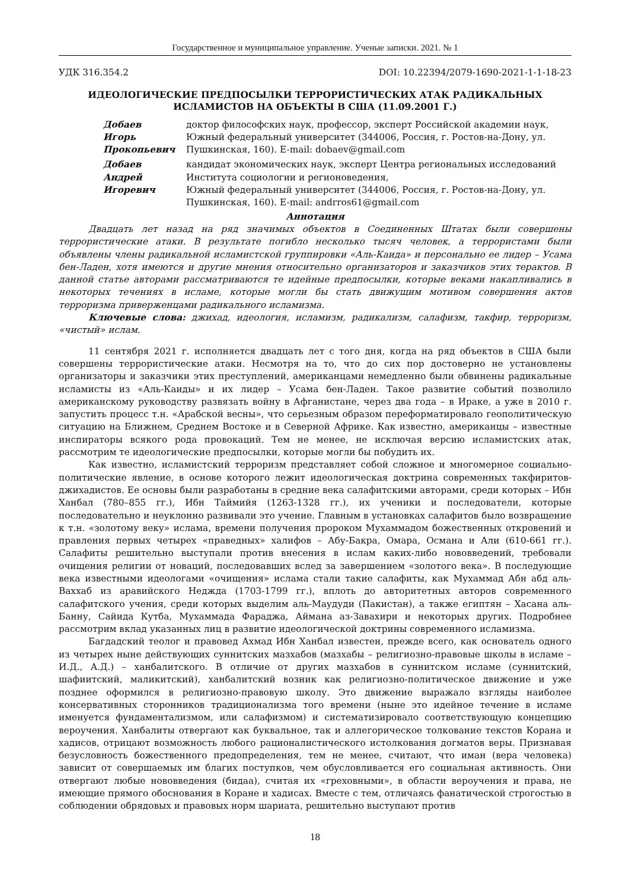Государственное и муниципальное управление. Ученые записки. 2021. № 1
УДК 316.354.2 DOI: 10.22394/2079-1690-2021-1-1-18-23
ИДЕОЛОГИЧЕСКИЕ ПРЕДПОСЫЛКИ ТЕРРОРИСТИЧЕСКИХ АТАК РАДИКАЛЬНЫХ
ИСЛАМИСТОВ НА ОБЪЕКТЫ В США (11.09.2001 Г.)
Добаев
Игорь
Прокопьевич
доктор философских наук, профессор, эксперт Российской академии наук, Южный федеральный университет (344006, Россия, г. Ростов-на-Дону, ул. Пушкинская, 160). E-mail: dobaev@gmail.com
Добаев
Андрей
Игоревич
кандидат экономических наук, эксперт Центра региональных исследований Института социологии и регионоведения,
Южный федеральный университет (344006, Россия, г. Ростов-на-Дону, ул. Пушкинская, 160). E-mail: andrros61@gmail.com
Аннотация
Двадцать лет назад на ряд значимых объектов в Соединенных Штатах были совершены террористические атаки. В результате погибло несколько тысяч человек, а террористами были объявлены члены радикальной исламистской группировки «Аль-Каида» и персонально ее лидер – Усама бен-Ладен, хотя имеются и другие мнения относительно организаторов и заказчиков этих терактов. В данной статье авторами рассматриваются те идейные предпосылки, которые веками накапливались в некоторых течениях в исламе, которые могли бы стать движущим мотивом совершения актов терроризма приверженцами радикального исламизма.
Ключевые слова: джихад, идеология, исламизм, радикализм, салафизм, такфир, терроризм, «чистый» ислам.
11 сентября 2021 г. исполняется двадцать лет с того дня, когда на ряд объектов в США были совершены террористические атаки. Несмотря на то, что до сих пор достоверно не установлены организаторы и заказчики этих преступлений, американцами немедленно были обвинены радикальные исламисты из «Аль-Каиды» и их лидер – Усама бен-Ладен. Такое развитие событий позволило американскому руководству развязать войну в Афганистане, через два года – в Ираке, а уже в 2010 г. запустить процесс т.н. «Арабской весны», что серьезным образом переформатировало геополитическую ситуацию на Ближнем, Среднем Востоке и в Северной Африке. Как известно, американцы – известные инспираторы всякого рода провокаций. Тем не менее, не исключая версию исламистских атак, рассмотрим те идеологические предпосылки, которые могли бы побудить их.
Как известно, исламистский терроризм представляет собой сложное и многомерное социально-политические явление, в основе которого лежит идеологическая доктрина современных такфиритов-джихадистов. Ее основы были разработаны в средние века салафитскими авторами, среди которых – Ибн Ханбал (780–855 гг.), Ибн Таймийя (1263-1328 гг.), их ученики и последователи, которые последовательно и неуклонно развивали это учение. Главным в установках салафитов было возвращение к т.н. «золотому веку» ислама, времени получения пророком Мухаммадом божественных откровений и правления первых четырех «праведных» халифов – Абу-Бакра, Омара, Османа и Али (610-661 гг.). Салафиты решительно выступали против внесения в ислам каких-либо нововведений, требовали очищения религии от новаций, последовавших вслед за завершением «золотого века». В последующие века известными идеологами «очищения» ислама стали такие салафиты, как Мухаммад Абн абд аль-Ваххаб из аравийского Неджда (1703-1799 гг.), вплоть до авторитетных авторов современного салафитского учения, среди которых выделим аль-Маудуди (Пакистан), а также египтян – Хасана аль-Банну, Сайида Кутба, Мухаммада Фараджа, Аймана аз-Завахири и некоторых других. Подробнее рассмотрим вклад указанных лиц в развитие идеологической доктрины современного исламизма.
Багдадский теолог и правовед Ахмад Ибн Ханбал известен, прежде всего, как основатель одного из четырех ныне действующих суннитских мазхабов (мазхабы – религиозно-правовые школы в исламе – И.Д., А.Д.) – ханбалитского. В отличие от других мазхабов в суннитском исламе (суннитский, шафиитский, маликитский), ханбалитский возник как религиозно-политическое движение и уже позднее оформился в религиозно-правовую школу. Это движение выражало взгляды наиболее консервативных сторонников традиционализма того времени (ныне это идейное течение в исламе именуется фундаментализмом, или салафизмом) и систематизировало соответствующую концепцию вероучения. Ханбалиты отвергают как буквальное, так и аллегорическое толкование текстов Корана и хадисов, отрицают возможность любого рационалистического истолкования догматов веры. Признавая безусловность божественного предопределения, тем не менее, считают, что иман (вера человека) зависит от совершаемых им благих поступков, чем обусловливается его социальная активность. Они отвергают любые нововведения (бидаа), считая их «греховными», в области вероучения и права, не имеющие прямого обоснования в Коране и хадисах. Вместе с тем, отличаясь фанатической строгостью в соблюдении обрядовых и правовых норм шариата, решительно выступают против
18